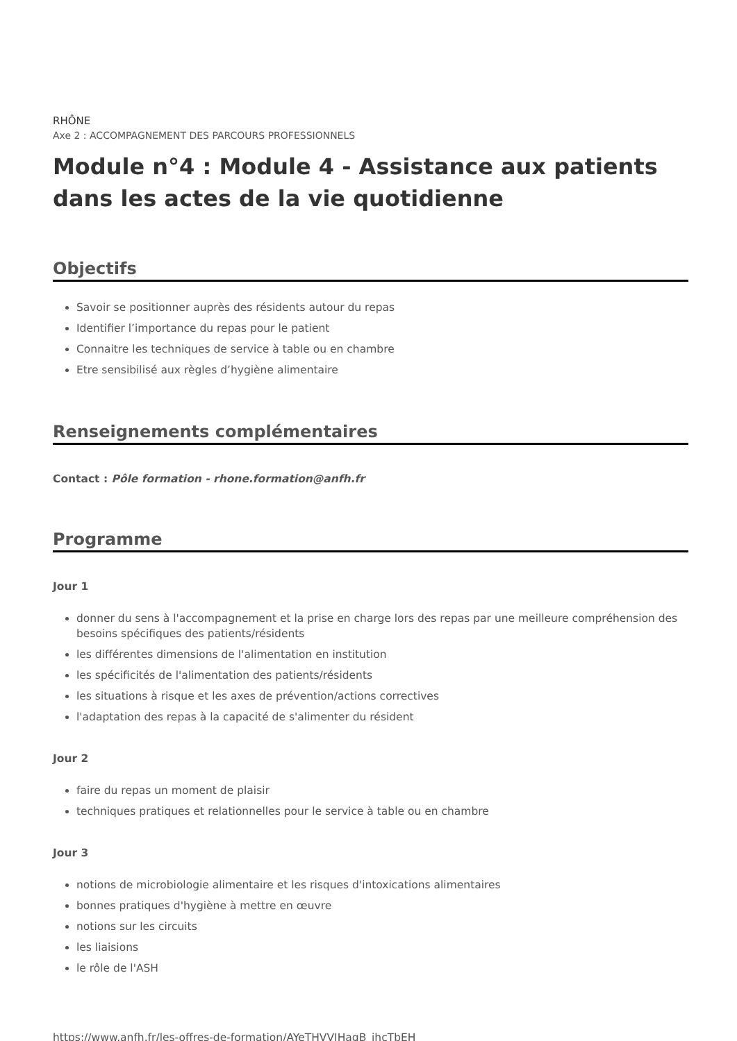RHÔNE
Axe 2 : ACCOMPAGNEMENT DES PARCOURS PROFESSIONNELS
Module n°4 : Module 4 - Assistance aux patients dans les actes de la vie quotidienne
Objectifs
Savoir se positionner auprès des résidents autour du repas
Identifier l’importance du repas pour le patient
Connaitre les techniques de service à table ou en chambre
Etre sensibilisé aux règles d’hygiène alimentaire
Renseignements complémentaires
Contact : Pôle formation - rhone.formation@anfh.fr
Programme
Jour 1
donner du sens à l'accompagnement et la prise en charge lors des repas par une meilleure compréhension des besoins spécifiques des patients/résidents
les différentes dimensions de l'alimentation en institution
les spécificités de l'alimentation des patients/résidents
les situations à risque et les axes de prévention/actions correctives
l'adaptation des repas à la capacité de s'alimenter du résident
Jour 2
faire du repas un moment de plaisir
techniques pratiques et relationnelles pour le service à table ou en chambre
Jour 3
notions de microbiologie alimentaire et les risques d'intoxications alimentaires
bonnes pratiques d'hygiène à mettre en œuvre
notions sur les circuits
les liaisions
le rôle de l'ASH
https://www.anfh.fr/les-offres-de-formation/AYeTHVVIHagB_jhcTbEH